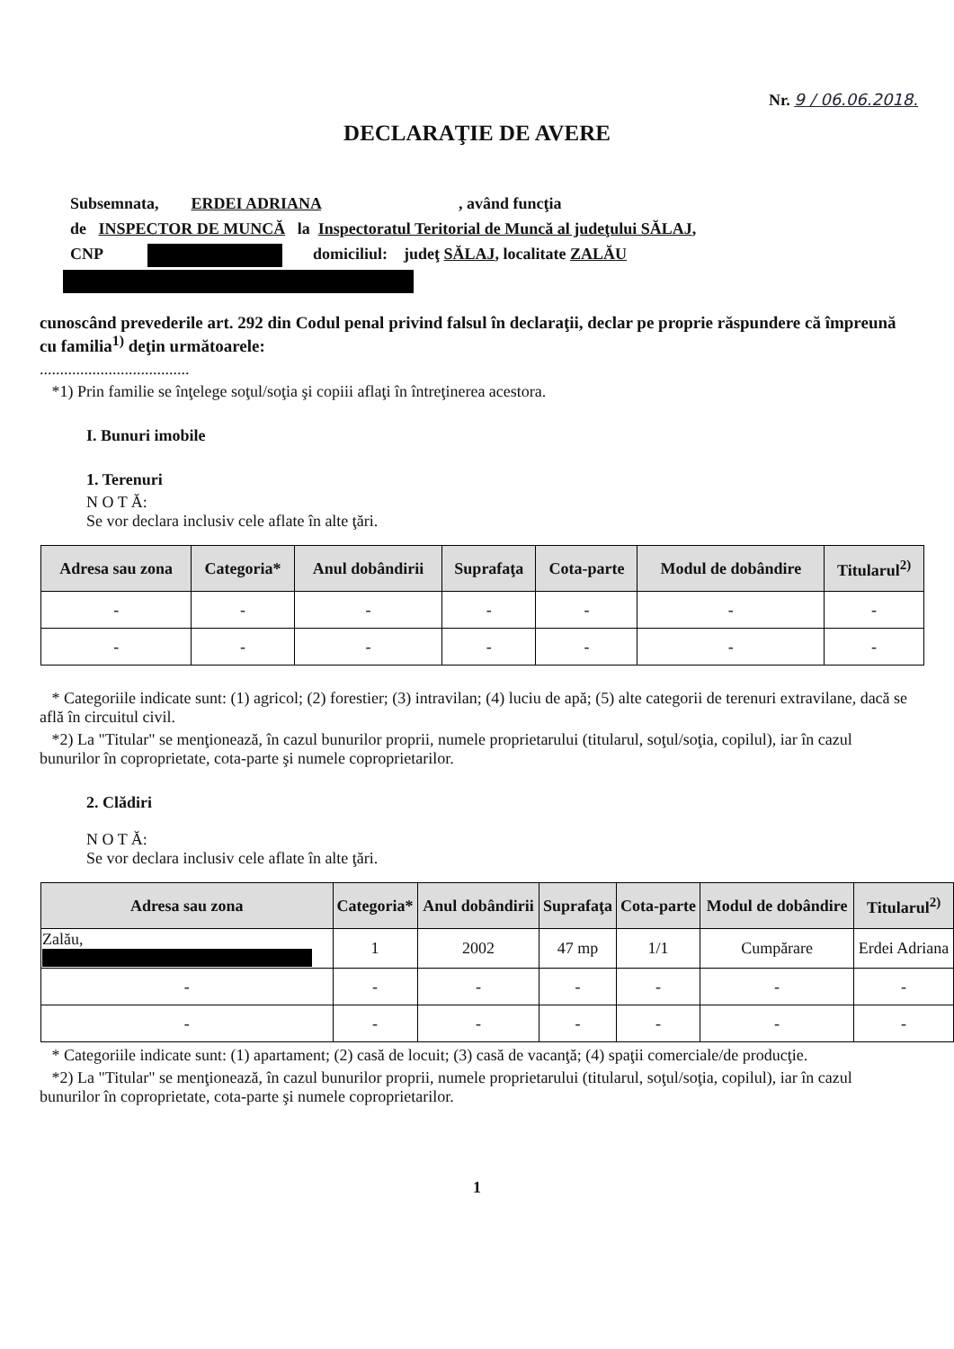Nr. 9 / 06.06.2018.
DECLARAŢIE DE AVERE
Subsemnata, ERDEI ADRIANA , având funcţia
de INSPECTOR DE MUNCĂ la Inspectoratul Teritorial de Muncă al judeţului SĂLAJ,
CNP domiciliul: judeţ SĂLAJ, localitate ZALĂU
cunoscând prevederile art. 292 din Codul penal privind falsul în declaraţii, declar pe proprie răspundere că împreună cu familia<sup>1)</sup> deţin următoarele:
.....................................
*1) Prin familie se înţelege soţul/soţia şi copiii aflaţi în întreţinerea acestora.
I. Bunuri imobile
1. Terenuri
N O T Ă:
Se vor declara inclusiv cele aflate în alte ţări.
| Adresa sau zona | Categoria* | Anul dobândirii | Suprafaţa | Cota-parte | Modul de dobândire | Titularul<sup>2)</sup> |
| --- | --- | --- | --- | --- | --- | --- |
| - | - | - | - | - | - | - |
| - | - | - | - | - | - | - |
* Categoriile indicate sunt: (1) agricol; (2) forestier; (3) intravilan; (4) luciu de apă; (5) alte categorii de terenuri extravilane, dacă se află în circuitul civil.
*2) La "Titular" se menţionează, în cazul bunurilor proprii, numele proprietarului (titularul, soţul/soţia, copilul), iar în cazul bunurilor în coproprietate, cota-parte şi numele coproprietarilor.
2. Clădiri
N O T Ă:
Se vor declara inclusiv cele aflate în alte ţări.
| Adresa sau zona | Categoria* | Anul dobândirii | Suprafaţa | Cota-parte | Modul de dobândire | Titularul<sup>2)</sup> |
| --- | --- | --- | --- | --- | --- | --- |
| Zalău, | 1 | 2002 | 47 mp | 1/1 | Cumpărare | Erdei Adriana |
| - | - | - | - | - | - | - |
| - | - | - | - | - | - | - |
* Categoriile indicate sunt: (1) apartament; (2) casă de locuit; (3) casă de vacanţă; (4) spaţii comerciale/de producţie.
*2) La "Titular" se menţionează, în cazul bunurilor proprii, numele proprietarului (titularul, soţul/soţia, copilul), iar în cazul bunurilor în coproprietate, cota-parte şi numele coproprietarilor.
1